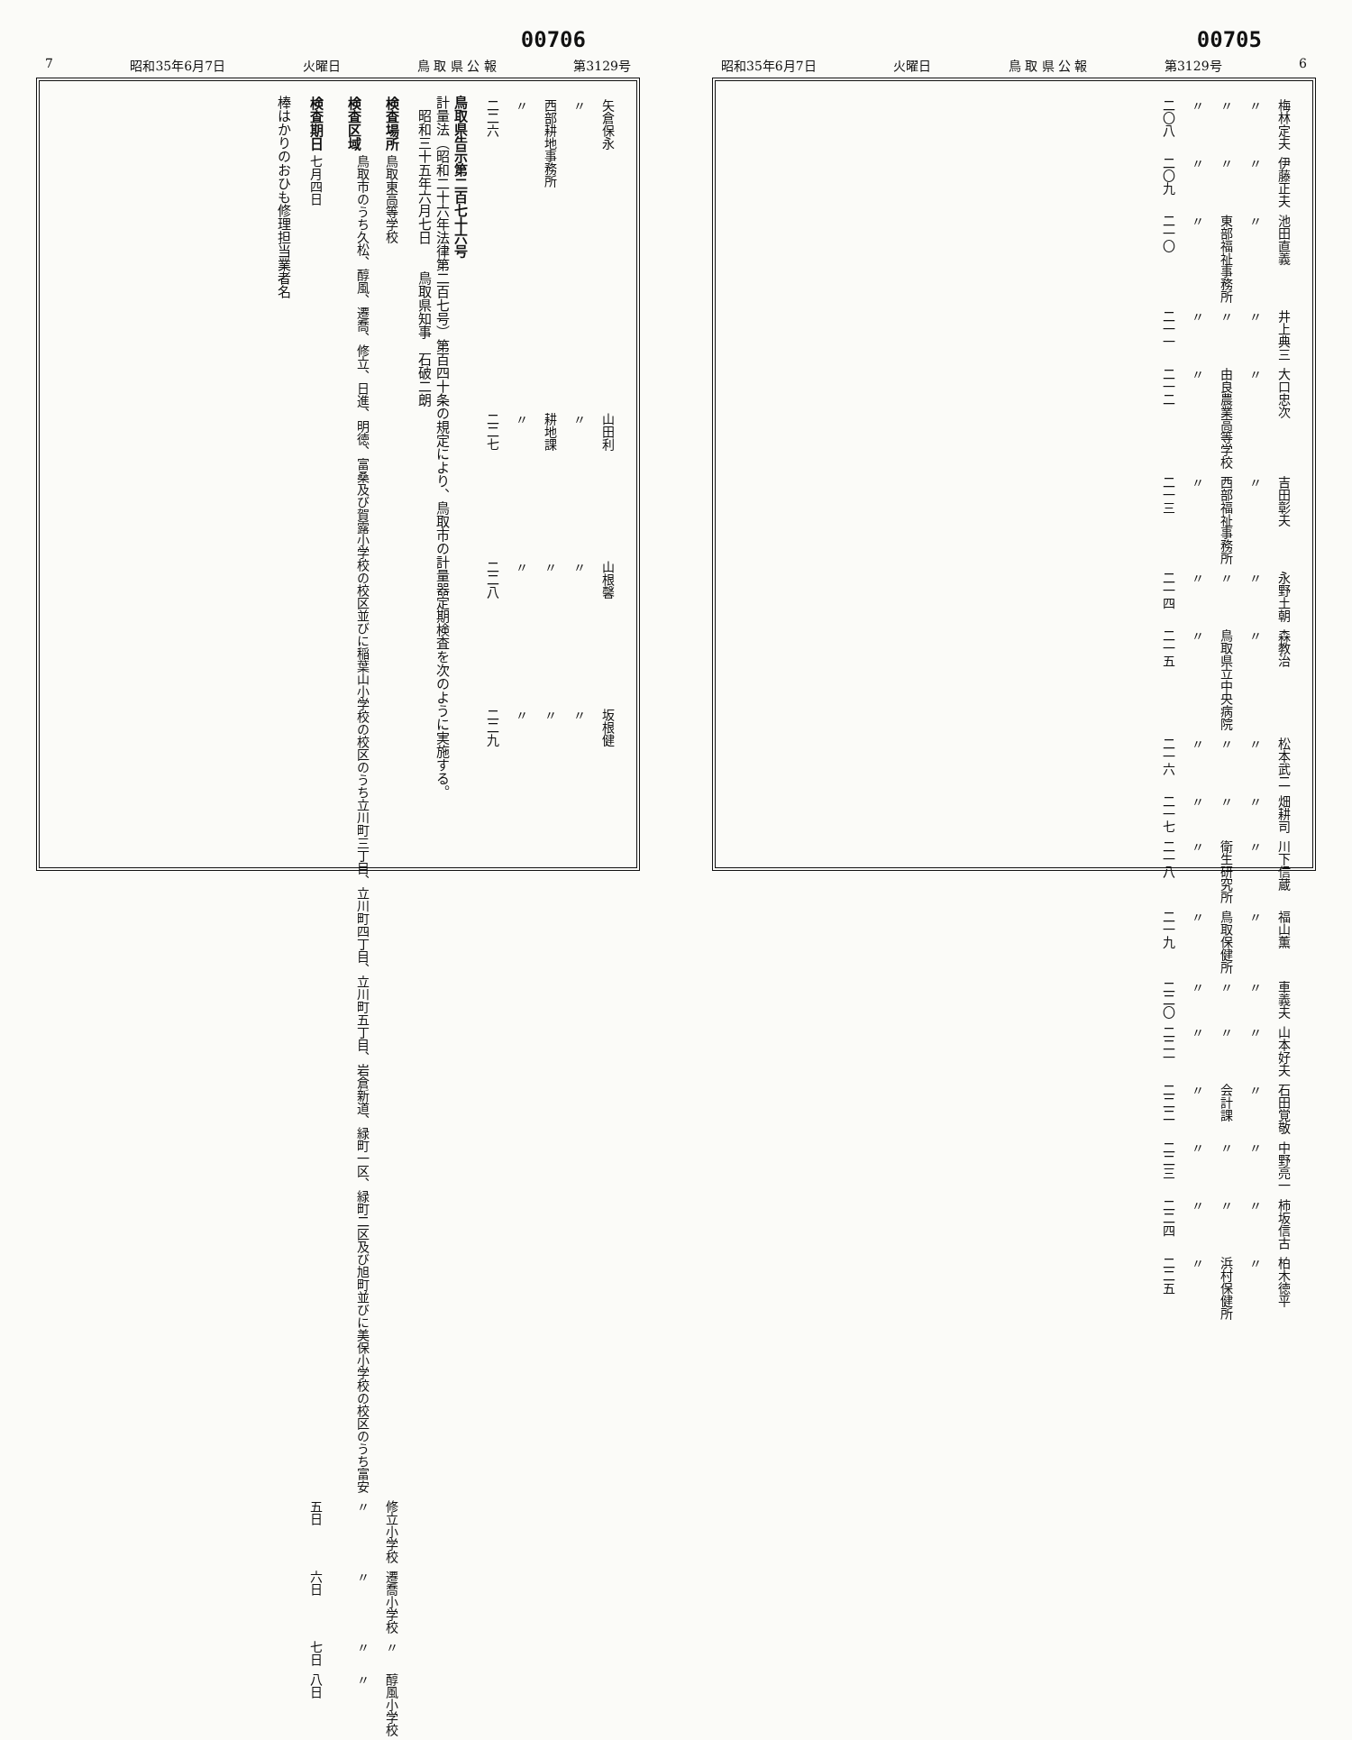00706
7 昭和35年6月7日 火曜日 鳥 取 県 公 報 第3129号
| 二二六 | 〃 | 西部耕地事務所 | 〃 | 矢倉保永 |
| 二二七 | 〃 | 耕地課 | 〃 | 山田利 |
| 二二八 | 〃 | 〃 | 〃 | 山根馨 |
| 二二九 | 〃 | 〃 | 〃 | 坂根健 |
鳥取県告示第二百七十六号
計量法（昭和二十六年法律第二百七号）第百四十条の規定により、鳥取市の計量器定期検査を次のように実施する。
　昭和三十五年六月七日　　鳥取県知事　石破二朗
| 検査期日 | 検査区域 | 検査場所 |
| --- | --- | --- |
| 七月四日 | 鳥取市のうち久松、醇風、遷喬、修立、日進、明徳、富桑及び賀露小学校の校区並びに稲葉山小学校の校区のうち立川町三丁目、立川町四丁目、立川町五丁目、岩倉新道、緑町一区、緑町二区及び旭町並びに美保小学校の校区のうち富安 | 鳥取東高等学校 |
| 五日 | 〃 | 修立小学校 |
| 六日 | 〃 | 遷喬小学校 |
| 七日 | 〃 | 〃 |
| 八日 | 〃 | 醇風小学校 |
棒はかりのおひも修理担当業者名
00705
昭和35年6月7日 火曜日 鳥 取 県 公 報 第3129号 6
| 二〇八 | 〃 | 〃 | 〃 | 梅林定夫 |
| 二〇九 | 〃 | 〃 | 〃 | 伊藤正夫 |
| 二一〇 | 〃 | 東部福祉事務所 | 〃 | 池田直義 |
| 二一一 | 〃 | 〃 | 〃 | 井上典三 |
| 二一二 | 〃 | 由良農業高等学校 | 〃 | 大口忠次 |
| 二一三 | 〃 | 西部福祉事務所 | 〃 | 吉田彰夫 |
| 二一四 | 〃 | 〃 | 〃 | 永野土朝 |
| 二一五 | 〃 | 鳥取県立中央病院 | 〃 | 森教治 |
| 二一六 | 〃 | 〃 | 〃 | 松本武二 |
| 二一七 | 〃 | 〃 | 〃 | 畑耕司 |
| 二一八 | 〃 | 衛生研究所 | 〃 | 川下信蔵 |
| 二一九 | 〃 | 鳥取保健所 | 〃 | 福山薫 |
| 二二〇 | 〃 | 〃 | 〃 | 車義夫 |
| 二二一 | 〃 | 〃 | 〃 | 山本好夫 |
| 二二二 | 〃 | 会計課 | 〃 | 石田覚敬 |
| 二二三 | 〃 | 〃 | 〃 | 中野亮一 |
| 二二四 | 〃 | 〃 | 〃 | 柿坂信古 |
| 二二五 | 〃 | 浜村保健所 | 〃 | 柏木徳平 |